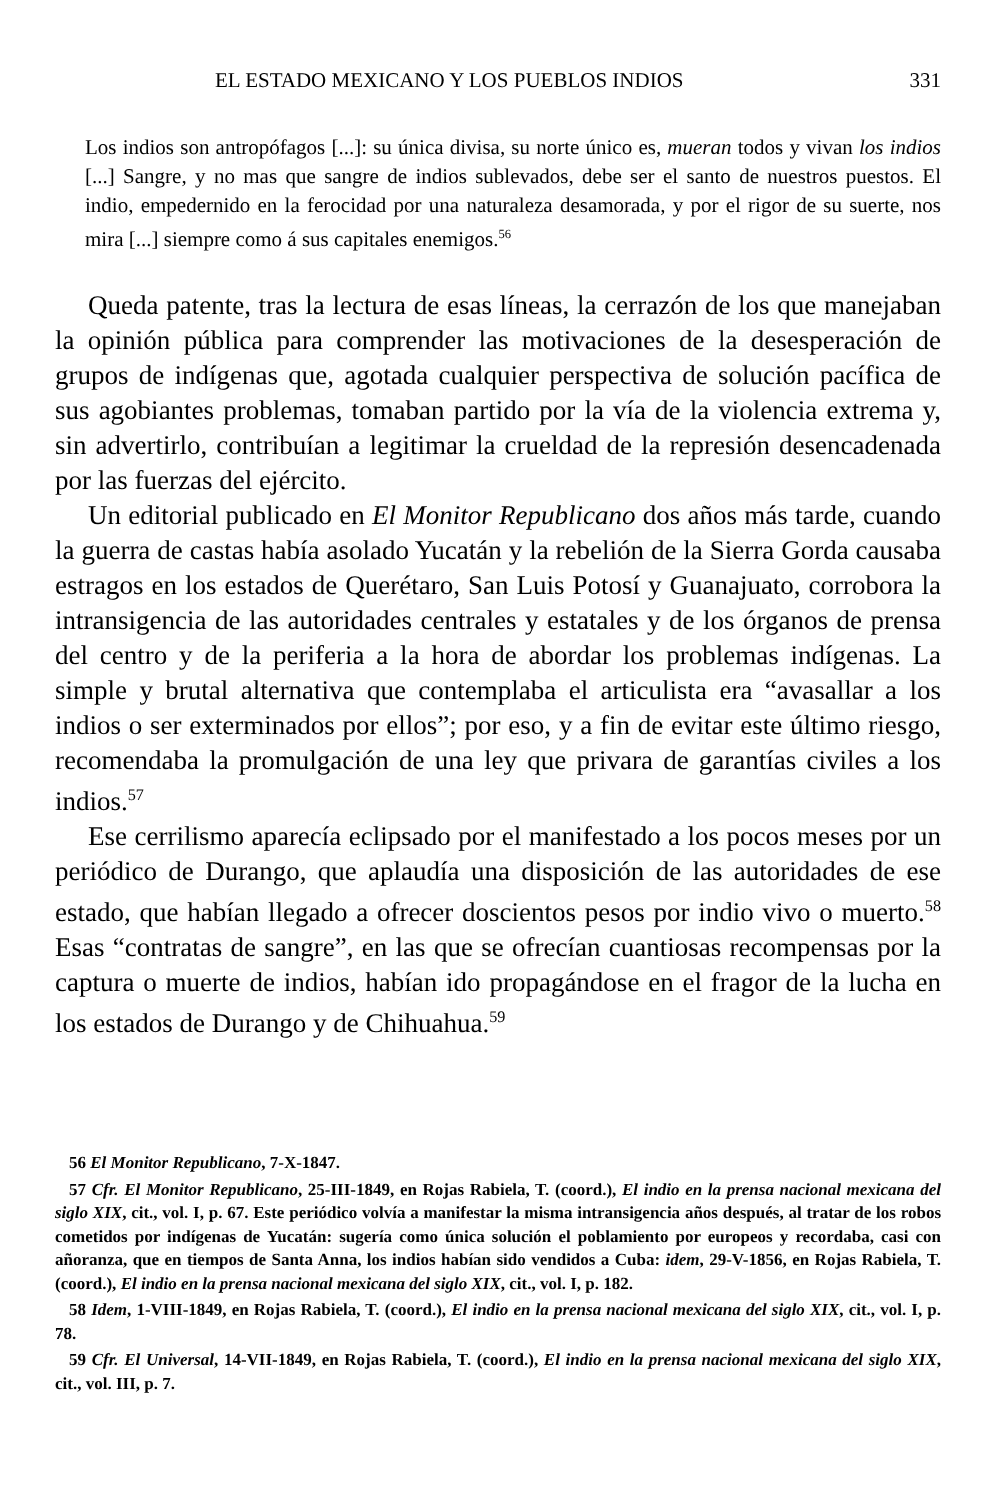EL ESTADO MEXICANO Y LOS PUEBLOS INDIOS 331
Los indios son antropófagos [...]: su única divisa, su norte único es, mueran todos y vivan los indios [...] Sangre, y no mas que sangre de indios sublevados, debe ser el santo de nuestros puestos. El indio, empedernido en la ferocidad por una naturaleza desamorada, y por el rigor de su suerte, nos mira [...] siempre como á sus capitales enemigos.<sup>56</sup>
Queda patente, tras la lectura de esas líneas, la cerrazón de los que manejaban la opinión pública para comprender las motivaciones de la desesperación de grupos de indígenas que, agotada cualquier perspectiva de solución pacífica de sus agobiantes problemas, tomaban partido por la vía de la violencia extrema y, sin advertirlo, contribuían a legitimar la crueldad de la represión desencadenada por las fuerzas del ejército.
Un editorial publicado en El Monitor Republicano dos años más tarde, cuando la guerra de castas había asolado Yucatán y la rebelión de la Sierra Gorda causaba estragos en los estados de Querétaro, San Luis Potosí y Guanajuato, corrobora la intransigencia de las autoridades centrales y estatales y de los órganos de prensa del centro y de la periferia a la hora de abordar los problemas indígenas. La simple y brutal alternativa que contemplaba el articulista era “avasallar a los indios o ser exterminados por ellos”; por eso, y a fin de evitar este último riesgo, recomendaba la promulgación de una ley que privara de garantías civiles a los indios.<sup>57</sup>
Ese cerrilismo aparecía eclipsado por el manifestado a los pocos meses por un periódico de Durango, que aplaudía una disposición de las autoridades de ese estado, que habían llegado a ofrecer doscientos pesos por indio vivo o muerto.<sup>58</sup> Esas “contratas de sangre”, en las que se ofrecían cuantiosas recompensas por la captura o muerte de indios, habían ido propagándose en el fragor de la lucha en los estados de Durango y de Chihuahua.<sup>59</sup>
56 El Monitor Republicano, 7-X-1847.
57 Cfr. El Monitor Republicano, 25-III-1849, en Rojas Rabiela, T. (coord.), El indio en la prensa nacional mexicana del siglo XIX, cit., vol. I, p. 67. Este periódico volvía a manifestar la misma intransigencia años después, al tratar de los robos cometidos por indígenas de Yucatán: sugería como única solución el poblamiento por europeos y recordaba, casi con añoranza, que en tiempos de Santa Anna, los indios habían sido vendidos a Cuba: idem, 29-V-1856, en Rojas Rabiela, T. (coord.), El indio en la prensa nacional mexicana del siglo XIX, cit., vol. I, p. 182.
58 Idem, 1-VIII-1849, en Rojas Rabiela, T. (coord.), El indio en la prensa nacional mexicana del siglo XIX, cit., vol. I, p. 78.
59 Cfr. El Universal, 14-VII-1849, en Rojas Rabiela, T. (coord.), El indio en la prensa nacional mexicana del siglo XIX, cit., vol. III, p. 7.